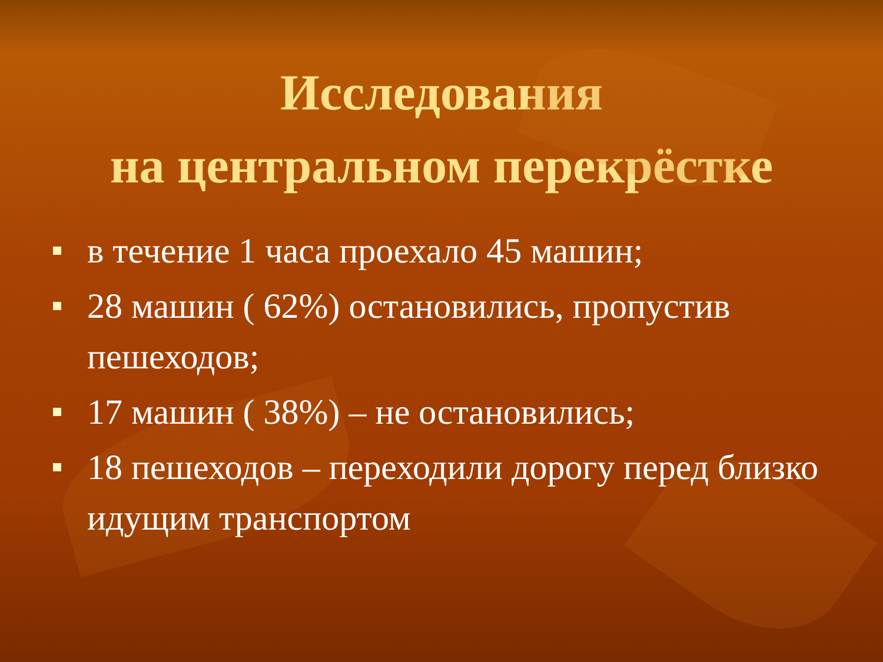Исследования
на центральном перекрёстке
в течение 1 часа проехало 45 машин;
28 машин ( 62%) остановились, пропустив пешеходов;
17 машин ( 38%) – не остановились;
18 пешеходов – переходили дорогу перед близко идущим транспортом